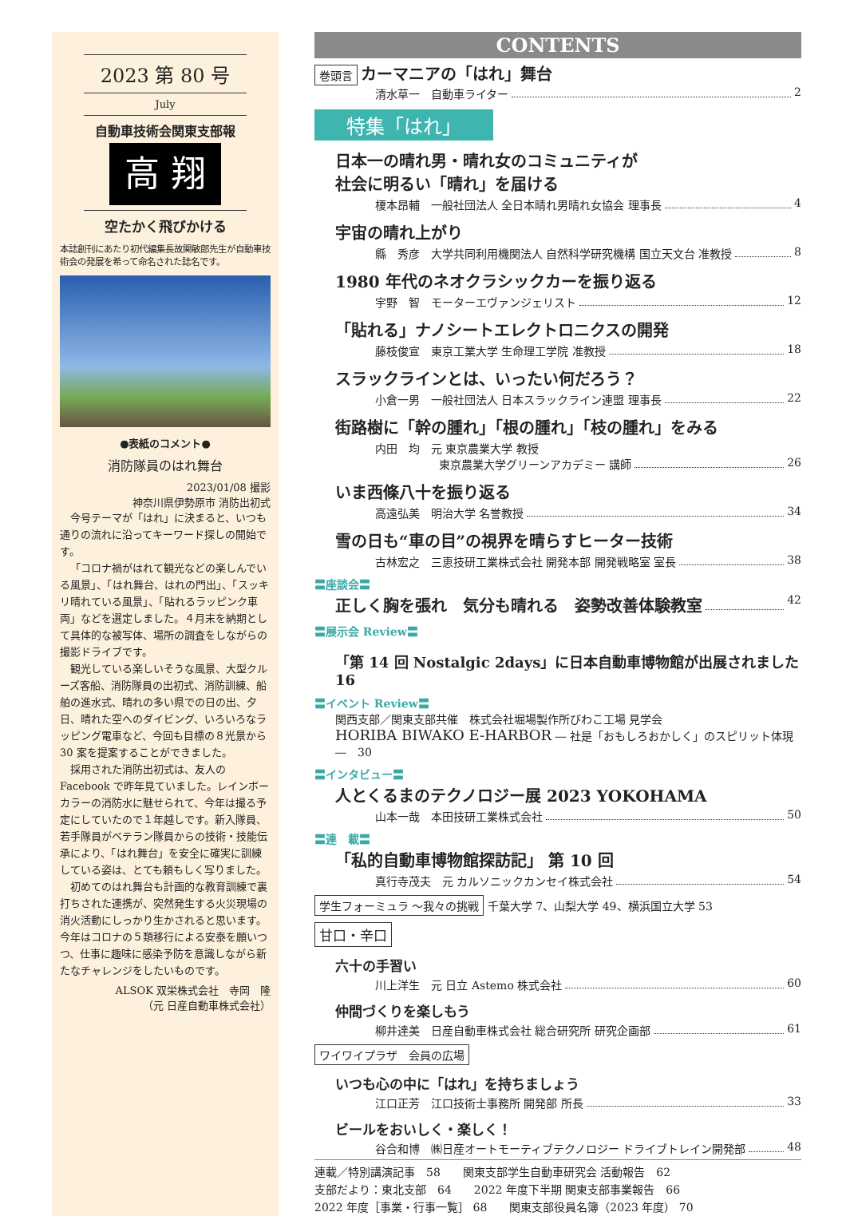2023 第 80 号
July
自動車技術会関東支部報
高 翔
空たかく飛びかける
本誌創刊にあたり初代編集長故関敏郎先生が自動車技術会の発展を希って命名された誌名です。
●表紙のコメント●
消防隊員のはれ舞台
2023/01/08 撮影
神奈川県伊勢原市 消防出初式
今号テーマが「はれ」に決まると、いつも通りの流れに沿ってキーワード探しの開始です。
「コロナ禍がはれて観光などの楽しんでいる風景」、「はれ舞台、はれの門出」、「スッキリ晴れている風景」、「貼れるラッピンク車両」などを選定しました。４月末を納期として具体的な被写体、場所の調査をしながらの撮影ドライブです。
観光している楽しいそうな風景、大型クルーズ客船、消防隊員の出初式、消防訓練、船舶の進水式、晴れの多い県での日の出、夕日、晴れた空へのダイビング、いろいろなラッピング電車など、今回も目標の８光景から 30 案を提案することができました。
採用された消防出初式は、友人の Facebook で昨年見ていました。レインボーカラーの消防水に魅せられて、今年は撮る予定にしていたので１年越しです。新入隊員、若手隊員がベテラン隊員からの技術・技能伝承により、「はれ舞台」を安全に確実に訓練している姿は、とても頼もしく写りました。
初めてのはれ舞台も計画的な教育訓練で裏打ちされた連携が、突然発生する火災現場の消火活動にしっかり生かされると思います。今年はコロナの５類移行による安泰を願いつつ、仕事に趣味に感染予防を意識しながら新たなチャレンジをしたいものです。
ALSOK 双栄株式会社　寺岡　隆
（元 日産自動車株式会社）
CONTENTS
巻頭言 カーマニアの「はれ」舞台
清水草一　自動車ライター 2
特集「はれ」
日本一の晴れ男・晴れ女のコミュニティが
社会に明るい「晴れ」を届ける
榎本昂輔　一般社団法人 全日本晴れ男晴れ女協会 理事長 4
宇宙の晴れ上がり
縣　秀彦　大学共同利用機関法人 自然科学研究機構 国立天文台 准教授 8
1980 年代のネオクラシックカーを振り返る
宇野　智　モーターエヴァンジェリスト 12
「貼れる」ナノシートエレクトロニクスの開発
藤枝俊宣　東京工業大学 生命理工学院 准教授 18
スラックラインとは、いったい何だろう？
小倉一男　一般社団法人 日本スラックライン連盟 理事長 22
街路樹に「幹の腫れ」「根の腫れ」「枝の腫れ」をみる
内田　均　元 東京農業大学 教授
東京農業大学グリーンアカデミー 講師 26
いま西條八十を振り返る
高遠弘美　明治大学 名誉教授 34
雪の日も“車の目”の視界を晴らすヒーター技術
古林宏之　三恵技研工業株式会社 開発本部 開発戦略室 室長 38
〓座談会〓
正しく胸を張れ　気分も晴れる　姿勢改善体験教室 42
〓展示会 Review〓
「第 14 回 Nostalgic 2days」に日本自動車博物館が出展されました　16
〓イベント Review〓
関西支部／関東支部共催　株式会社堀場製作所びわこ工場 見学会
HORIBA BIWAKO E-HARBOR ― 社是「おもしろおかしく」のスピリット体現 ―　30
〓インタビュー〓
人とくるまのテクノロジー展 2023 YOKOHAMA
山本一哉　本田技研工業株式会社 50
〓連　載〓
「私的自動車博物館探訪記」 第 10 回
真行寺茂夫　元 カルソニックカンセイ株式会社 54
学生フォーミュラ ～我々の挑戦 千葉大学 7、山梨大学 49、横浜国立大学 53
甘口・辛口
六十の手習い
川上洋生　元 日立 Astemo 株式会社 60
仲間づくりを楽しもう
柳井達美　日産自動車株式会社 総合研究所 研究企画部 61
ワイワイプラザ　会員の広場
いつも心の中に「はれ」を持ちましょう
江口正芳　江口技術士事務所 開発部 所長 33
ビールをおいしく・楽しく！
谷合和博　㈱日産オートモーティブテクノロジー ドライブトレイン開発部 48
連載／特別講演記事　58　　関東支部学生自動車研究会 活動報告　62
支部だより：東北支部　64　　2022 年度下半期 関東支部事業報告　66
2022 年度［事業・行事一覧］ 68　　関東支部役員名簿（2023 年度） 70